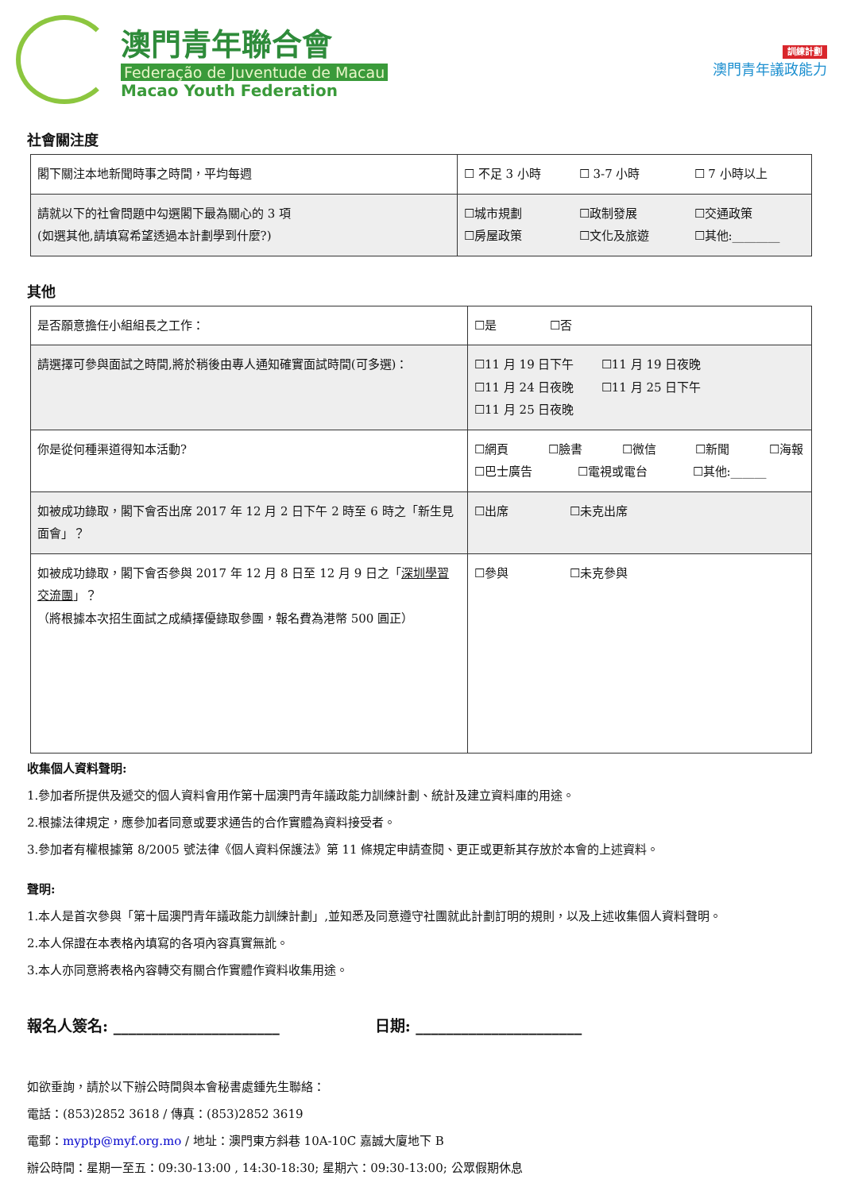澳門青年聯合會
Federação de Juventude de Macau
Macao Youth Federation
訓練計劃
澳門青年議政能力
社會關注度
| 閣下關注本地新聞時事之時間，平均每週 | ☐ 不足 3 小時 ☐ 3-7 小時 ☐ 7 小時以上 |
| 請就以下的社會問題中勾選閣下最為關心的 3 項 (如選其他,請填寫希望透過本計劃學到什麼?) | ☐城市規劃 ☐政制發展 ☐交通政策 ☐房屋政策 ☐文化及旅遊 ☐其他:________ |
其他
| 是否願意擔任小組組長之工作： | ☐是 ☐否 |
| 請選擇可參與面試之時間,將於稍後由專人通知確實面試時間(可多選)： | ☐11 月 19 日下午 ☐11 月 19 日夜晚 ☐11 月 24 日夜晚 ☐11 月 25 日下午 ☐11 月 25 日夜晚 |
| 你是從何種渠道得知本活動? | ☐網頁 ☐臉書 ☐微信 ☐新聞 ☐海報 ☐巴士廣告 ☐電視或電台 ☐其他:______ |
| 如被成功錄取，閣下會否出席 2017 年 12 月 2 日下午 2 時至 6 時之「新生見面會」？ | ☐出席 ☐未克出席 |
| 如被成功錄取，閣下會否參與 2017 年 12 月 8 日至 12 月 9 日之「 深圳學習交流團 」？ （將根據本次招生面試之成績擇優錄取參團，報名費為港幣 500 圓正） | ☐參與 ☐未克參與 |
收集個人資料聲明:
1.參加者所提供及遞交的個人資料會用作第十屆澳門青年議政能力訓練計劃、統計及建立資料庫的用途。
2.根據法律規定，應參加者同意或要求通告的合作實體為資料接受者。
3.參加者有權根據第 8/2005 號法律《個人資料保護法》第 11 條規定申請查閱、更正或更新其存放於本會的上述資料。
聲明:
1.本人是首次參與「第十屆澳門青年議政能力訓練計劃」,並知悉及同意遵守社團就此計劃訂明的規則，以及上述收集個人資料聲明。
2.本人保證在本表格內填寫的各項內容真實無訛。
3.本人亦同意將表格內容轉交有關合作實體作資料收集用途。
報名人簽名: ______________________ 日期: ______________________
如欲垂詢，請於以下辦公時間與本會秘書處鍾先生聯絡：
電話：(853)2852 3618 / 傳真：(853)2852 3619
電郵：myptp@myf.org.mo / 地址：澳門東方斜巷 10A-10C 嘉誠大廈地下 B
辦公時間：星期一至五：09:30-13:00 , 14:30-18:30; 星期六：09:30-13:00; 公眾假期休息